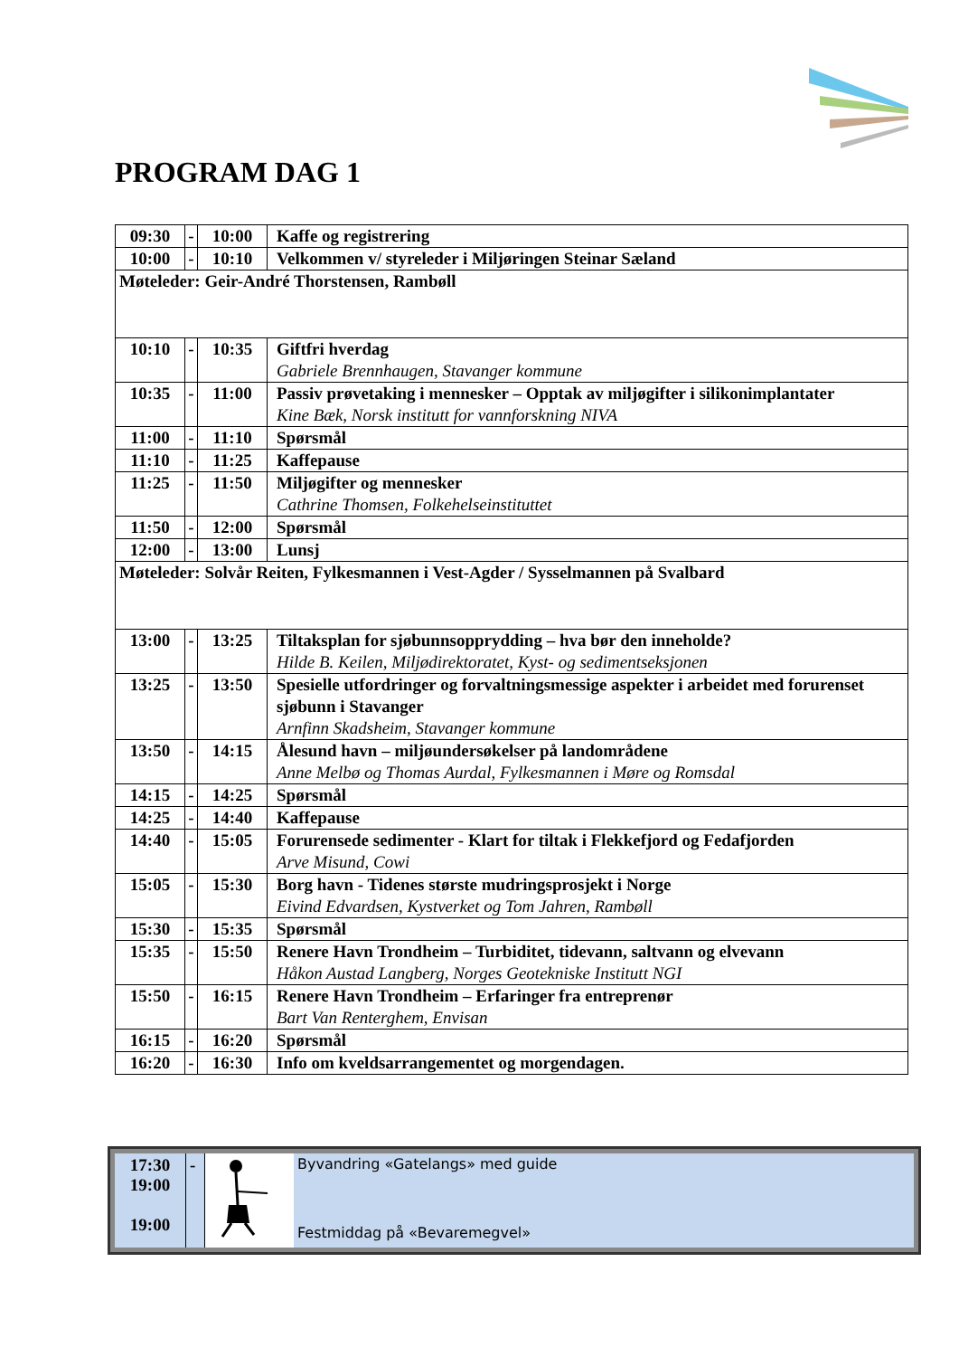PROGRAM DAG 1
| 09:30 | - | 10:00 | Kaffe og registrering |
| 10:00 | - | 10:10 | Velkommen v/ styreleder i Miljøringen Steinar Sæland |
| Møteleder: Geir-André Thorstensen, Rambøll | | | |
| 10:10 | - | 10:35 | Giftfri hverdag Gabriele Brennhaugen, Stavanger kommune |
| 10:35 | - | 11:00 | Passiv prøvetaking i mennesker – Opptak av miljøgifter i silikonimplantater Kine Bæk, Norsk institutt for vannforskning NIVA |
| 11:00 | - | 11:10 | Spørsmål |
| 11:10 | - | 11:25 | Kaffepause |
| 11:25 | - | 11:50 | Miljøgifter og mennesker Cathrine Thomsen, Folkehelseinstituttet |
| 11:50 | - | 12:00 | Spørsmål |
| 12:00 | - | 13:00 | Lunsj |
| Møteleder: Solvår Reiten, Fylkesmannen i Vest-Agder / Sysselmannen på Svalbard | | | |
| 13:00 | - | 13:25 | Tiltaksplan for sjøbunnsopprydding – hva bør den inneholde? Hilde B. Keilen, Miljødirektoratet, Kyst- og sedimentseksjonen |
| 13:25 | - | 13:50 | Spesielle utfordringer og forvaltningsmessige aspekter i arbeidet med forurenset sjøbunn i Stavanger Arnfinn Skadsheim, Stavanger kommune |
| 13:50 | - | 14:15 | Ålesund havn – miljøundersøkelser på landområdene Anne Melbø og Thomas Aurdal, Fylkesmannen i Møre og Romsdal |
| 14:15 | - | 14:25 | Spørsmål |
| 14:25 | - | 14:40 | Kaffepause |
| 14:40 | - | 15:05 | Forurensede sedimenter - Klart for tiltak i Flekkefjord og Fedafjorden Arve Misund, Cowi |
| 15:05 | - | 15:30 | Borg havn - Tidenes største mudringsprosjekt i Norge Eivind Edvardsen, Kystverket og Tom Jahren, Rambøll |
| 15:30 | - | 15:35 | Spørsmål |
| 15:35 | - | 15:50 | Renere Havn Trondheim – Turbiditet, tidevann, saltvann og elvevann Håkon Austad Langberg, Norges Geotekniske Institutt NGI |
| 15:50 | - | 16:15 | Renere Havn Trondheim – Erfaringer fra entreprenør Bart Van Renterghem, Envisan |
| 16:15 | - | 16:20 | Spørsmål |
| 16:20 | - | 16:30 | Info om kveldsarrangementet og morgendagen. |
| 17:30 19:00 19:00 | - | | Byvandring «Gatelangs» med guide Festmiddag på «Bevaremegvel» |